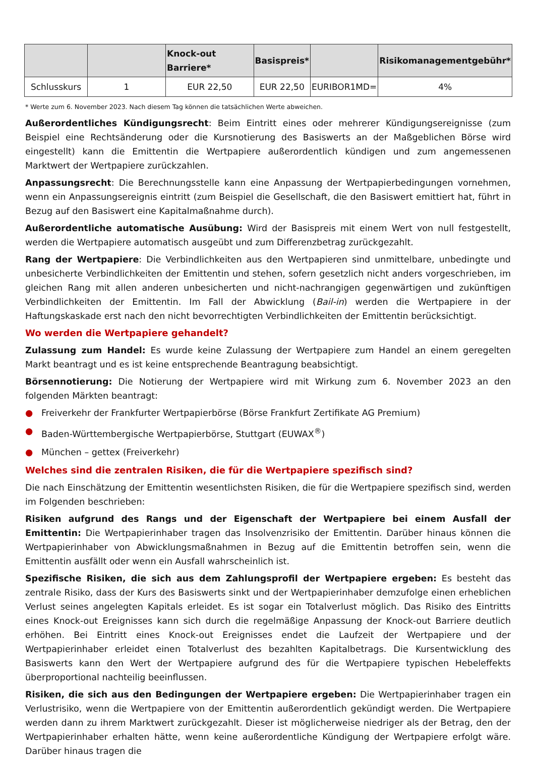| | | Knock-out Barriere* | Basispreis* | | Risikomanagementgebühr* |
| --- | --- | --- | --- | --- | --- |
| Schlusskurs | 1 | EUR 22,50 | EUR 22,50 | EURIBOR1MD= | 4% |
* Werte zum 6. November 2023. Nach diesem Tag können die tatsächlichen Werte abweichen.
Außerordentliches Kündigungsrecht: Beim Eintritt eines oder mehrerer Kündigungsereignisse (zum Beispiel eine Rechtsänderung oder die Kursnotierung des Basiswerts an der Maßgeblichen Börse wird eingestellt) kann die Emittentin die Wertpapiere außerordentlich kündigen und zum angemessenen Marktwert der Wertpapiere zurückzahlen.
Anpassungsrecht: Die Berechnungsstelle kann eine Anpassung der Wertpapierbedingungen vornehmen, wenn ein Anpassungsereignis eintritt (zum Beispiel die Gesellschaft, die den Basiswert emittiert hat, führt in Bezug auf den Basiswert eine Kapitalmaßnahme durch).
Außerordentliche automatische Ausübung: Wird der Basispreis mit einem Wert von null festgestellt, werden die Wertpapiere automatisch ausgeübt und zum Differenzbetrag zurückgezahlt.
Rang der Wertpapiere: Die Verbindlichkeiten aus den Wertpapieren sind unmittelbare, unbedingte und unbesicherte Verbindlichkeiten der Emittentin und stehen, sofern gesetzlich nicht anders vorgeschrieben, im gleichen Rang mit allen anderen unbesicherten und nicht-nachrangigen gegenwärtigen und zukünftigen Verbindlichkeiten der Emittentin. Im Fall der Abwicklung (Bail-in) werden die Wertpapiere in der Haftungskaskade erst nach den nicht bevorrechtigten Verbindlichkeiten der Emittentin berücksichtigt.
Wo werden die Wertpapiere gehandelt?
Zulassung zum Handel: Es wurde keine Zulassung der Wertpapiere zum Handel an einem geregelten Markt beantragt und es ist keine entsprechende Beantragung beabsichtigt.
Börsennotierung: Die Notierung der Wertpapiere wird mit Wirkung zum 6. November 2023 an den folgenden Märkten beantragt:
● Freiverkehr der Frankfurter Wertpapierbörse (Börse Frankfurt Zertifikate AG Premium)
● Baden-Württembergische Wertpapierbörse, Stuttgart (EUWAX<sup>®</sup>)
● München – gettex (Freiverkehr)
Welches sind die zentralen Risiken, die für die Wertpapiere spezifisch sind?
Die nach Einschätzung der Emittentin wesentlichsten Risiken, die für die Wertpapiere spezifisch sind, werden im Folgenden beschrieben:
Risiken aufgrund des Rangs und der Eigenschaft der Wertpapiere bei einem Ausfall der Emittentin: Die Wertpapierinhaber tragen das Insolvenzrisiko der Emittentin. Darüber hinaus können die Wertpapierinhaber von Abwicklungsmaßnahmen in Bezug auf die Emittentin betroffen sein, wenn die Emittentin ausfällt oder wenn ein Ausfall wahrscheinlich ist.
Spezifische Risiken, die sich aus dem Zahlungsprofil der Wertpapiere ergeben: Es besteht das zentrale Risiko, dass der Kurs des Basiswerts sinkt und der Wertpapierinhaber demzufolge einen erheblichen Verlust seines angelegten Kapitals erleidet. Es ist sogar ein Totalverlust möglich. Das Risiko des Eintritts eines Knock-out Ereignisses kann sich durch die regelmäßige Anpassung der Knock-out Barriere deutlich erhöhen. Bei Eintritt eines Knock-out Ereignisses endet die Laufzeit der Wertpapiere und der Wertpapierinhaber erleidet einen Totalverlust des bezahlten Kapitalbetrags. Die Kursentwicklung des Basiswerts kann den Wert der Wertpapiere aufgrund des für die Wertpapiere typischen Hebeleffekts überproportional nachteilig beeinflussen.
Risiken, die sich aus den Bedingungen der Wertpapiere ergeben: Die Wertpapierinhaber tragen ein Verlustrisiko, wenn die Wertpapiere von der Emittentin außerordentlich gekündigt werden. Die Wertpapiere werden dann zu ihrem Marktwert zurückgezahlt. Dieser ist möglicherweise niedriger als der Betrag, den der Wertpapierinhaber erhalten hätte, wenn keine außerordentliche Kündigung der Wertpapiere erfolgt wäre. Darüber hinaus tragen die